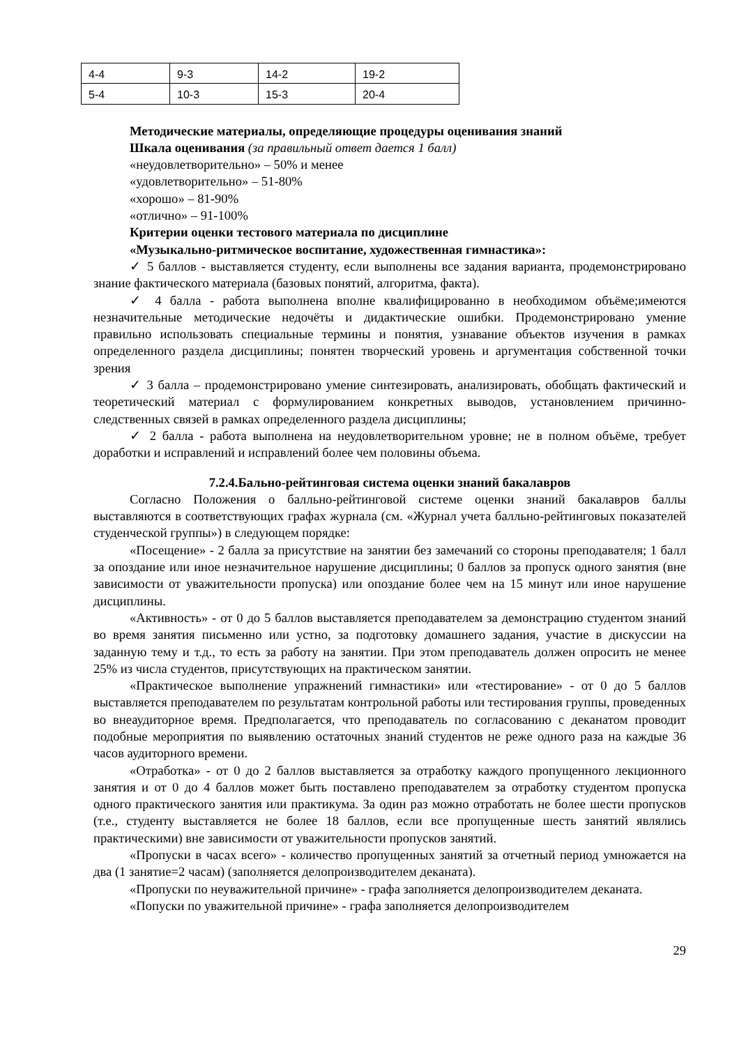| 4-4 | 9-3 | 14-2 | 19-2 |
| 5-4 | 10-3 | 15-3 | 20-4 |
Методические материалы, определяющие процедуры оценивания знаний
Шкала оценивания (за правильный ответ дается 1 балл)
«неудовлетворительно» – 50% и менее
«удовлетворительно» – 51-80%
«хорошо» – 81-90%
«отлично» – 91-100%
Критерии оценки тестового материала по дисциплине
«Музыкально-ритмическое воспитание, художественная гимнастика»:
✓ 5 баллов - выставляется студенту, если выполнены все задания варианта, продемонстрировано знание фактического материала (базовых понятий, алгоритма, факта).
✓ 4 балла - работа выполнена вполне квалифицированно в необходимом объёме;имеются незначительные методические недочёты и дидактические ошибки. Продемонстрировано умение правильно использовать специальные термины и понятия, узнавание объектов изучения в рамках определенного раздела дисциплины; понятен творческий уровень и аргументация собственной точки зрения
✓ 3 балла – продемонстрировано умение синтезировать, анализировать, обобщать фактический и теоретический материал с формулированием конкретных выводов, установлением причинно-следственных связей в рамках определенного раздела дисциплины;
✓ 2 балла - работа выполнена на неудовлетворительном уровне; не в полном объёме, требует доработки и исправлений и исправлений более чем половины объема.
7.2.4.Бально-рейтинговая система оценки знаний бакалавров
Согласно Положения о балльно-рейтинговой системе оценки знаний бакалавров баллы выставляются в соответствующих графах журнала (см. «Журнал учета балльно-рейтинговых показателей студенческой группы») в следующем порядке:
«Посещение» - 2 балла за присутствие на занятии без замечаний со стороны преподавателя; 1 балл за опоздание или иное незначительное нарушение дисциплины; 0 баллов за пропуск одного занятия (вне зависимости от уважительности пропуска) или опоздание более чем на 15 минут или иное нарушение дисциплины.
«Активность» - от 0 до 5 баллов выставляется преподавателем за демонстрацию студентом знаний во время занятия письменно или устно, за подготовку домашнего задания, участие в дискуссии на заданную тему и т.д., то есть за работу на занятии. При этом преподаватель должен опросить не менее 25% из числа студентов, присутствующих на практическом занятии.
«Практическое выполнение упражнений гимнастики» или «тестирование» - от 0 до 5 баллов выставляется преподавателем по результатам контрольной работы или тестирования группы, проведенных во внеаудиторное время. Предполагается, что преподаватель по согласованию с деканатом проводит подобные мероприятия по выявлению остаточных знаний студентов не реже одного раза на каждые 36 часов аудиторного времени.
«Отработка» - от 0 до 2 баллов выставляется за отработку каждого пропущенного лекционного занятия и от 0 до 4 баллов может быть поставлено преподавателем за отработку студентом пропуска одного практического занятия или практикума. За один раз можно отработать не более шести пропусков (т.е., студенту выставляется не более 18 баллов, если все пропущенные шесть занятий являлись практическими) вне зависимости от уважительности пропусков занятий.
«Пропуски в часах всего» - количество пропущенных занятий за отчетный период умножается на два (1 занятие=2 часам) (заполняется делопроизводителем деканата).
«Пропуски по неуважительной причине» - графа заполняется делопроизводителем деканата.
«Попуски по уважительной причине» - графа заполняется делопроизводителем
29